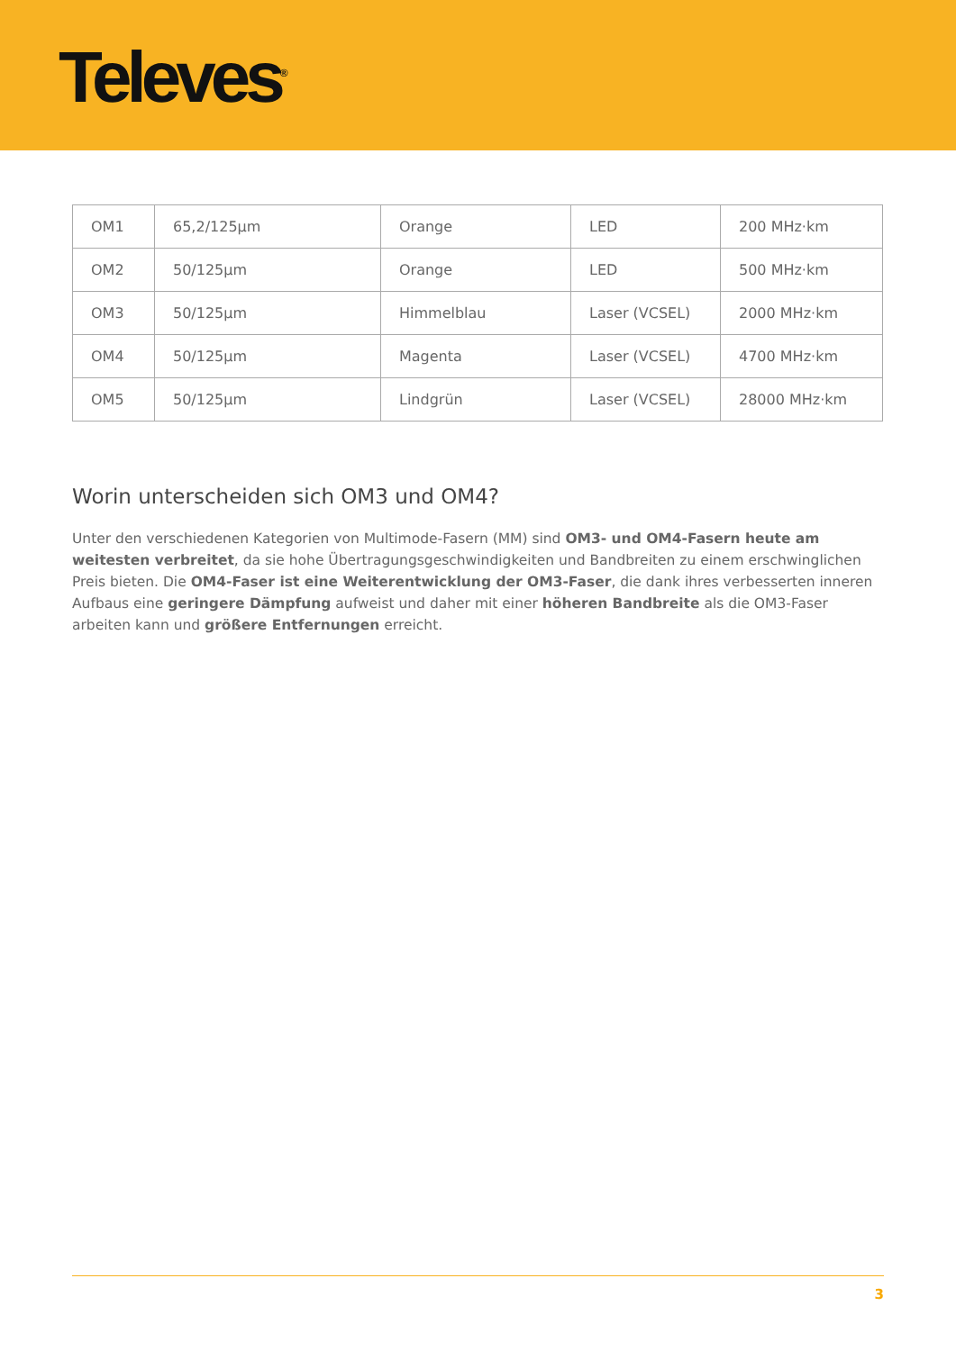Televes<sup>®</sup>
| OM1 | 65,2/125µm | Orange | LED | 200 MHz·km |
| OM2 | 50/125µm | Orange | LED | 500 MHz·km |
| OM3 | 50/125µm | Himmelblau | Laser (VCSEL) | 2000 MHz·km |
| OM4 | 50/125µm | Magenta | Laser (VCSEL) | 4700 MHz·km |
| OM5 | 50/125µm | Lindgrün | Laser (VCSEL) | 28000 MHz·km |
Worin unterscheiden sich OM3 und OM4?
Unter den verschiedenen Kategorien von Multimode-Fasern (MM) sind OM3- und OM4-Fasern heute am weitesten verbreitet, da sie hohe Übertragungsgeschwindigkeiten und Bandbreiten zu einem erschwinglichen Preis bieten. Die OM4-Faser ist eine Weiterentwicklung der OM3-Faser, die dank ihres verbesserten inneren Aufbaus eine geringere Dämpfung aufweist und daher mit einer höheren Bandbreite als die OM3-Faser arbeiten kann und größere Entfernungen erreicht.
3